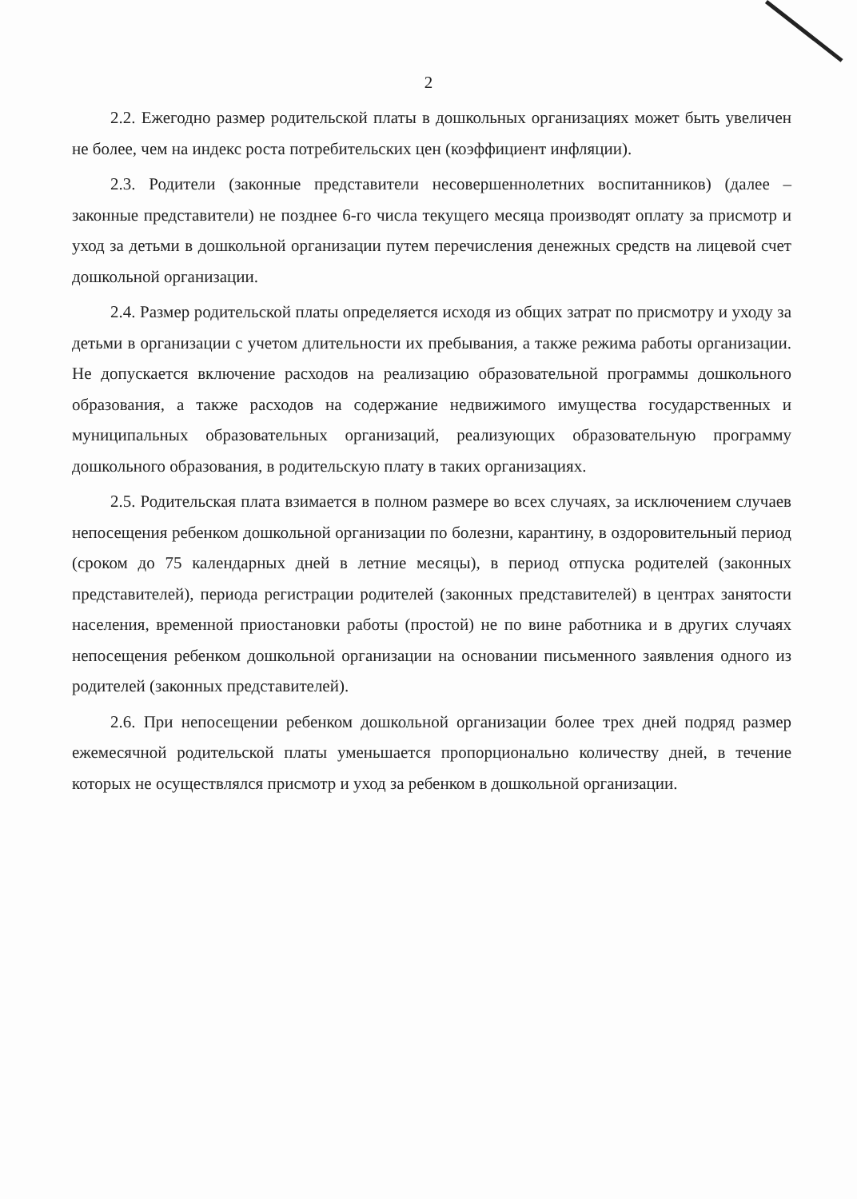2
2.2. Ежегодно размер родительской платы в дошкольных организациях может быть увеличен не более, чем на индекс роста потребительских цен (коэффициент инфляции).
2.3. Родители (законные представители несовершеннолетних воспитанников) (далее – законные представители) не позднее 6-го числа текущего месяца производят оплату за присмотр и уход за детьми в дошкольной организации путем перечисления денежных средств на лицевой счет дошкольной организации.
2.4. Размер родительской платы определяется исходя из общих затрат по присмотру и уходу за детьми в организации с учетом длительности их пребывания, а также режима работы организации. Не допускается включение расходов на реализацию образовательной программы дошкольного образования, а также расходов на содержание недвижимого имущества государственных и муниципальных образовательных организаций, реализующих образовательную программу дошкольного образования, в родительскую плату в таких организациях.
2.5. Родительская плата взимается в полном размере во всех случаях, за исключением случаев непосещения ребенком дошкольной организации по болезни, карантину, в оздоровительный период (сроком до 75 календарных дней в летние месяцы), в период отпуска родителей (законных представителей), периода регистрации родителей (законных представителей) в центрах занятости населения, временной приостановки работы (простой) не по вине работника и в других случаях непосещения ребенком дошкольной организации на основании письменного заявления одного из родителей (законных представителей).
2.6. При непосещении ребенком дошкольной организации более трех дней подряд размер ежемесячной родительской платы уменьшается пропорционально количеству дней, в течение которых не осуществлялся присмотр и уход за ребенком в дошкольной организации.